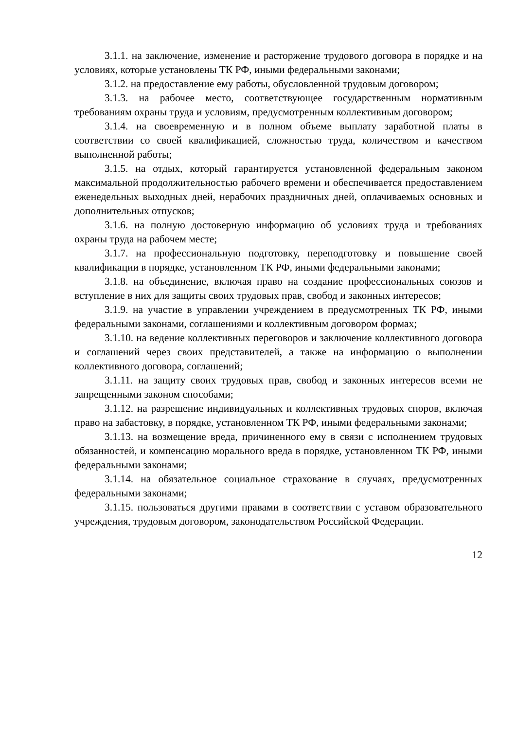3.1.1. на заключение, изменение и расторжение трудового договора в порядке и на условиях, которые установлены ТК РФ, иными федеральными законами;
3.1.2. на предоставление ему работы, обусловленной трудовым договором;
3.1.3. на рабочее место, соответствующее государственным нормативным требованиям охраны труда и условиям, предусмотренным коллективным договором;
3.1.4. на своевременную и в полном объеме выплату заработной платы в соответствии со своей квалификацией, сложностью труда, количеством и качеством выполненной работы;
3.1.5. на отдых, который гарантируется установленной федеральным законом максимальной продолжительностью рабочего времени и обеспечивается предоставлением еженедельных выходных дней, нерабочих праздничных дней, оплачиваемых основных и дополнительных отпусков;
3.1.6. на полную достоверную информацию об условиях труда и требованиях охраны труда на рабочем месте;
3.1.7. на профессиональную подготовку, переподготовку и повышение своей квалификации в порядке, установленном ТК РФ, иными федеральными законами;
3.1.8. на объединение, включая право на создание профессиональных союзов и вступление в них для защиты своих трудовых прав, свобод и законных интересов;
3.1.9. на участие в управлении учреждением в предусмотренных ТК РФ, иными федеральными законами, соглашениями и коллективным договором формах;
3.1.10. на ведение коллективных переговоров и заключение коллективного договора и соглашений через своих представителей, а также на информацию о выполнении коллективного договора, соглашений;
3.1.11. на защиту своих трудовых прав, свобод и законных интересов всеми не запрещенными законом способами;
3.1.12. на разрешение индивидуальных и коллективных трудовых споров, включая право на забастовку, в порядке, установленном ТК РФ, иными федеральными законами;
3.1.13. на возмещение вреда, причиненного ему в связи с исполнением трудовых обязанностей, и компенсацию морального вреда в порядке, установленном ТК РФ, иными федеральными законами;
3.1.14. на обязательное социальное страхование в случаях, предусмотренных федеральными законами;
3.1.15. пользоваться другими правами в соответствии с уставом образовательного учреждения, трудовым договором, законодательством Российской Федерации.
12